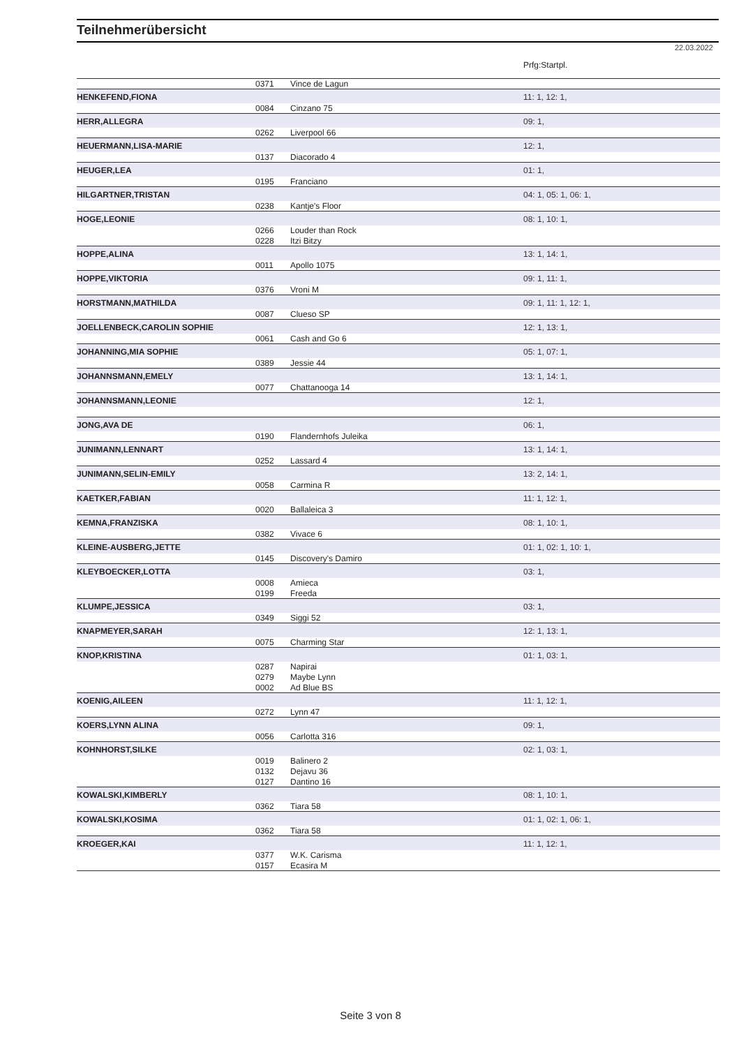Teilnehmerübersicht
22.03.2022
| | | | Prfg:Startpl. |
| | 0371 | Vince de Lagun | |
| HENKEFEND,FIONA | | | 11: 1, 12: 1, |
| | 0084 | Cinzano 75 | |
| HERR,ALLEGRA | | | 09: 1, |
| | 0262 | Liverpool 66 | |
| HEUERMANN,LISA-MARIE | | | 12: 1, |
| | 0137 | Diacorado 4 | |
| HEUGER,LEA | | | 01: 1, |
| | 0195 | Franciano | |
| HILGARTNER,TRISTAN | | | 04: 1, 05: 1, 06: 1, |
| | 0238 | Kantje's Floor | |
| HOGE,LEONIE | | | 08: 1, 10: 1, |
| | 0266 | Louder than Rock | |
| | 0228 | Itzi Bitzy | |
| HOPPE,ALINA | | | 13: 1, 14: 1, |
| | 0011 | Apollo 1075 | |
| HOPPE,VIKTORIA | | | 09: 1, 11: 1, |
| | 0376 | Vroni M | |
| HORSTMANN,MATHILDA | | | 09: 1, 11: 1, 12: 1, |
| | 0087 | Clueso SP | |
| JOELLENBECK,CAROLIN SOPHIE | | | 12: 1, 13: 1, |
| | 0061 | Cash and Go 6 | |
| JOHANNING,MIA SOPHIE | | | 05: 1, 07: 1, |
| | 0389 | Jessie 44 | |
| JOHANNSMANN,EMELY | | | 13: 1, 14: 1, |
| | 0077 | Chattanooga 14 | |
| JOHANNSMANN,LEONIE | | | 12: 1, |
| JONG,AVA DE | | | 06: 1, |
| | 0190 | Flandernhofs Juleika | |
| JUNIMANN,LENNART | | | 13: 1, 14: 1, |
| | 0252 | Lassard 4 | |
| JUNIMANN,SELIN-EMILY | | | 13: 2, 14: 1, |
| | 0058 | Carmina R | |
| KAETKER,FABIAN | | | 11: 1, 12: 1, |
| | 0020 | Ballaleica 3 | |
| KEMNA,FRANZISKA | | | 08: 1, 10: 1, |
| | 0382 | Vivace 6 | |
| KLEINE-AUSBERG,JETTE | | | 01: 1, 02: 1, 10: 1, |
| | 0145 | Discovery's Damiro | |
| KLEYBOECKER,LOTTA | | | 03: 1, |
| | 0008 | Amieca | |
| | 0199 | Freeda | |
| KLUMPE,JESSICA | | | 03: 1, |
| | 0349 | Siggi 52 | |
| KNAPMEYER,SARAH | | | 12: 1, 13: 1, |
| | 0075 | Charming Star | |
| KNOP,KRISTINA | | | 01: 1, 03: 1, |
| | 0287 | Napirai | |
| | 0279 | Maybe Lynn | |
| | 0002 | Ad Blue BS | |
| KOENIG,AILEEN | | | 11: 1, 12: 1, |
| | 0272 | Lynn 47 | |
| KOERS,LYNN ALINA | | | 09: 1, |
| | 0056 | Carlotta 316 | |
| KOHNHORST,SILKE | | | 02: 1, 03: 1, |
| | 0019 | Balinero 2 | |
| | 0132 | Dejavu 36 | |
| | 0127 | Dantino 16 | |
| KOWALSKI,KIMBERLY | | | 08: 1, 10: 1, |
| | 0362 | Tiara 58 | |
| KOWALSKI,KOSIMA | | | 01: 1, 02: 1, 06: 1, |
| | 0362 | Tiara 58 | |
| KROEGER,KAI | | | 11: 1, 12: 1, |
| | 0377 | W.K. Carisma | |
| | 0157 | Ecasira M | |
Seite 3 von 8